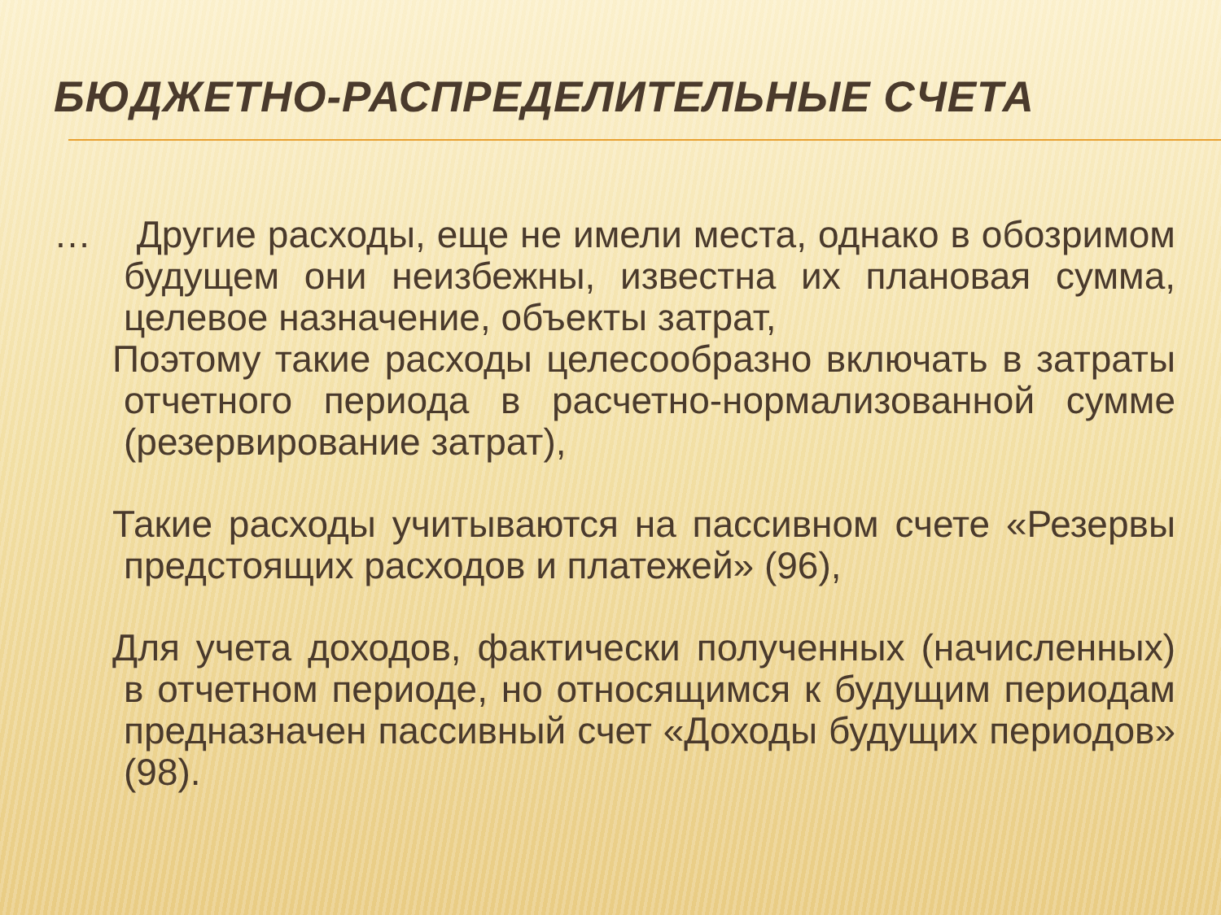БЮДЖЕТНО-РАСПРЕДЕЛИТЕЛЬНЫЕ СЧЕТА
… Другие расходы, еще не имели места, однако в обозримом будущем они неизбежны, известна их плановая сумма, целевое назначение, объекты затрат,
Поэтому такие расходы целесообразно включать в затраты отчетного периода в расчетно-нормализованной сумме (резервирование затрат),
Такие расходы учитываются на пассивном счете «Резервы предстоящих расходов и платежей» (96),
Для учета доходов, фактически полученных (начисленных) в отчетном периоде, но относящимся к будущим периодам предназначен пассивный счет «Доходы будущих периодов» (98).